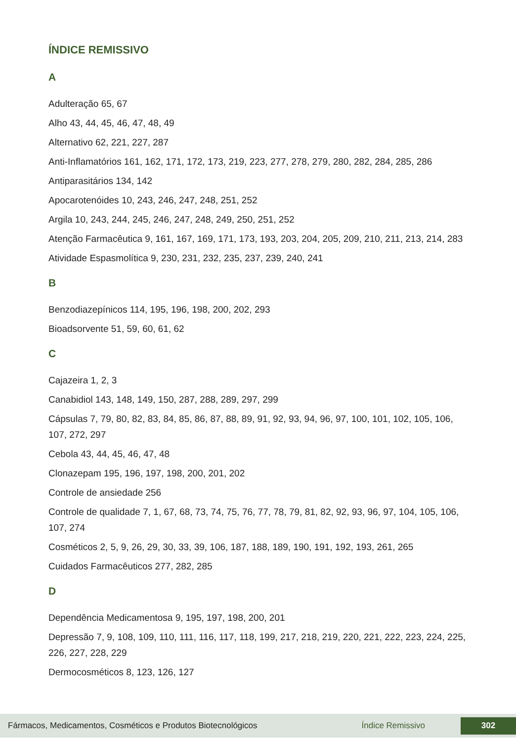ÍNDICE REMISSIVO
A
Adulteração 65, 67
Alho 43, 44, 45, 46, 47, 48, 49
Alternativo 62, 221, 227, 287
Anti-Inflamatórios 161, 162, 171, 172, 173, 219, 223, 277, 278, 279, 280, 282, 284, 285, 286
Antiparasitários 134, 142
Apocarotenóides 10, 243, 246, 247, 248, 251, 252
Argila 10, 243, 244, 245, 246, 247, 248, 249, 250, 251, 252
Atenção Farmacêutica 9, 161, 167, 169, 171, 173, 193, 203, 204, 205, 209, 210, 211, 213, 214, 283
Atividade Espasmolítica 9, 230, 231, 232, 235, 237, 239, 240, 241
B
Benzodiazepínicos 114, 195, 196, 198, 200, 202, 293
Bioadsorvente 51, 59, 60, 61, 62
C
Cajazeira 1, 2, 3
Canabidiol 143, 148, 149, 150, 287, 288, 289, 297, 299
Cápsulas 7, 79, 80, 82, 83, 84, 85, 86, 87, 88, 89, 91, 92, 93, 94, 96, 97, 100, 101, 102, 105, 106, 107, 272, 297
Cebola 43, 44, 45, 46, 47, 48
Clonazepam 195, 196, 197, 198, 200, 201, 202
Controle de ansiedade 256
Controle de qualidade 7, 1, 67, 68, 73, 74, 75, 76, 77, 78, 79, 81, 82, 92, 93, 96, 97, 104, 105, 106, 107, 274
Cosméticos 2, 5, 9, 26, 29, 30, 33, 39, 106, 187, 188, 189, 190, 191, 192, 193, 261, 265
Cuidados Farmacêuticos 277, 282, 285
D
Dependência Medicamentosa 9, 195, 197, 198, 200, 201
Depressão 7, 9, 108, 109, 110, 111, 116, 117, 118, 199, 217, 218, 219, 220, 221, 222, 223, 224, 225, 226, 227, 228, 229
Dermocosméticos 8, 123, 126, 127
Fármacos, Medicamentos, Cosméticos e Produtos Biotecnológicos Índice Remissivo 302